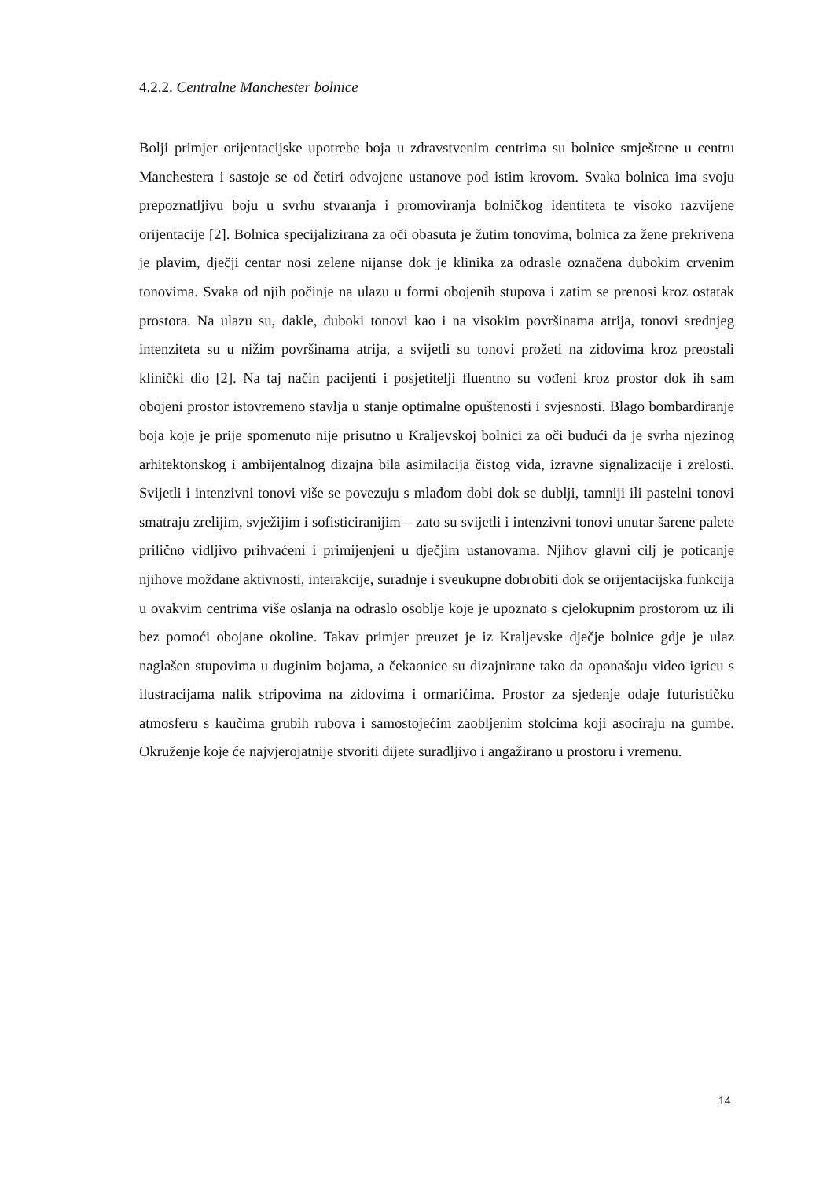4.2.2. Centralne Manchester bolnice
Bolji primjer orijentacijske upotrebe boja u zdravstvenim centrima su bolnice smještene u centru Manchestera i sastoje se od četiri odvojene ustanove pod istim krovom. Svaka bolnica ima svoju prepoznatljivu boju u svrhu stvaranja i promoviranja bolničkog identiteta te visoko razvijene orijentacije [2]. Bolnica specijalizirana za oči obasuta je žutim tonovima, bolnica za žene prekrivena je plavim, dječji centar nosi zelene nijanse dok je klinika za odrasle označena dubokim crvenim tonovima. Svaka od njih počinje na ulazu u formi obojenih stupova i zatim se prenosi kroz ostatak prostora. Na ulazu su, dakle, duboki tonovi kao i na visokim površinama atrija, tonovi srednjeg intenziteta su u nižim površinama atrija, a svijetli su tonovi prožeti na zidovima kroz preostali klinički dio [2]. Na taj način pacijenti i posjetitelji fluentno su vođeni kroz prostor dok ih sam obojeni prostor istovremeno stavlja u stanje optimalne opuštenosti i svjesnosti. Blago bombardiranje boja koje je prije spomenuto nije prisutno u Kraljevskoj bolnici za oči budući da je svrha njezinog arhitektonskog i ambijentalnog dizajna bila asimilacija čistog vida, izravne signalizacije i zrelosti. Svijetli i intenzivni tonovi više se povezuju s mlađom dobi dok se dublji, tamniji ili pastelni tonovi smatraju zrelijim, svježijim i sofisticiranijim – zato su svijetli i intenzivni tonovi unutar šarene palete prilično vidljivo prihvaćeni i primijenjeni u dječjim ustanovama. Njihov glavni cilj je poticanje njihove moždane aktivnosti, interakcije, suradnje i sveukupne dobrobiti dok se orijentacijska funkcija u ovakvim centrima više oslanja na odraslo osoblje koje je upoznato s cjelokupnim prostorom uz ili bez pomoći obojane okoline. Takav primjer preuzet je iz Kraljevske dječje bolnice gdje je ulaz naglašen stupovima u duginim bojama, a čekaonice su dizajnirane tako da oponašaju video igricu s ilustracijama nalik stripovima na zidovima i ormarićima. Prostor za sjedenje odaje futurističku atmosferu s kaučima grubih rubova i samostojećim zaobljenim stolcima koji asociraju na gumbe. Okruženje koje će najvjerojatnije stvoriti dijete suradljivo i angažirano u prostoru i vremenu.
14